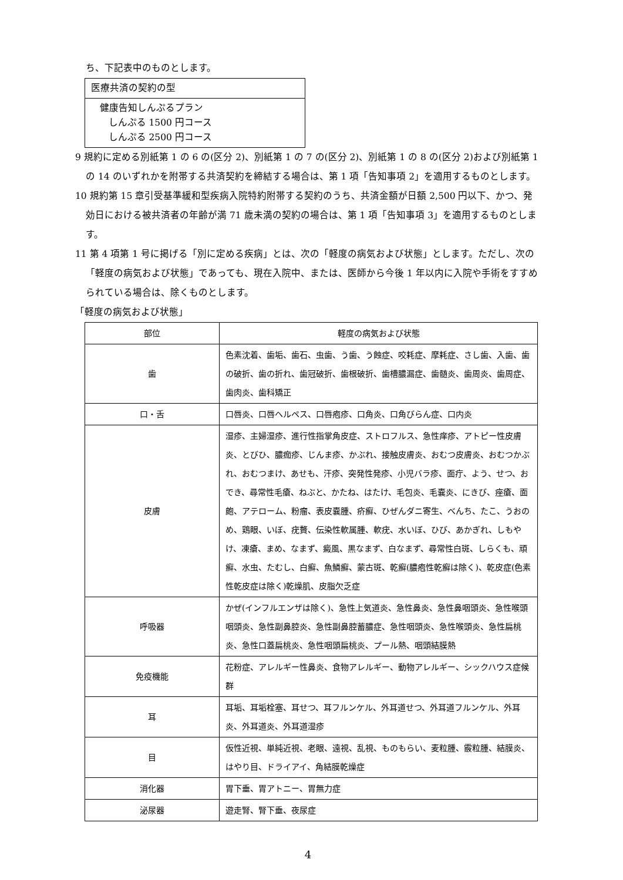ち、下記表中のものとします。
| 医療共済の契約の型 |
| 健康告知しんぷるプラン しんぷる 1500 円コース しんぷる 2500 円コース |
9 規約に定める別紙第 1 の 6 の(区分 2)、別紙第 1 の 7 の(区分 2)、別紙第 1 の 8 の(区分 2)および別紙第 1 の 14 のいずれかを附帯する共済契約を締結する場合は、第 1 項「告知事項 2」を適用するものとします。
10 規約第 15 章引受基準緩和型疾病入院特約附帯する契約のうち、共済金額が日額 2,500 円以下、かつ、発効日における被共済者の年齢が満 71 歳未満の契約の場合は、第 1 項「告知事項 3」を適用するものとします。
11 第 4 項第 1 号に掲げる「別に定める疾病」とは、次の「軽度の病気および状態」とします。ただし、次の「軽度の病気および状態」であっても、現在入院中、または、医師から今後 1 年以内に入院や手術をすすめられている場合は、除くものとします。
「軽度の病気および状態」
| 部位 | 軽度の病気および状態 |
| --- | --- |
| 歯 | 色素沈着、歯垢、歯石、虫歯、う歯、う蝕症、咬耗症、摩耗症、さし歯、入歯、歯の破折、歯の折れ、歯冠破折、歯根破折、歯槽膿漏症、歯髄炎、歯周炎、歯周症、歯肉炎、歯科矯正 |
| 口・舌 | 口唇炎、口唇ヘルペス、口唇疱疹、口角炎、口角びらん症、口内炎 |
| 皮膚 | 湿疹、主婦湿疹、進行性指掌角皮症、ストロフルス、急性痒疹、アトピー性皮膚炎、とびひ、膿痂疹、じんま疹、かぶれ、接触皮膚炎、おむつ皮膚炎、おむつかぶれ、おむつまけ、あせも、汗疹、突発性発疹、小児バラ疹、面疔、よう、せつ、おでき、尋常性毛瘡、ねぶと、かたね、はたけ、毛包炎、毛嚢炎、にきび、痤瘡、面皰、アテローム、粉瘤、表皮嚢腫、疥癬、ひぜんダニ寄生、べんち、たこ、うおのめ、鶏眼、いぼ、疣贅、伝染性軟属腫、軟疣、水いぼ、ひび、あかぎれ、しもやけ、凍瘡、まめ、なまず、癜風、黒なまず、白なまず、尋常性白斑、しらくも、頑癬、水虫、たむし、白癬、魚鱗癬、蒙古斑、乾癬(膿疱性乾癬は除く)、乾皮症(色素性乾皮症は除く)乾燥肌、皮脂欠乏症 |
| 呼吸器 | かぜ(インフルエンザは除く)、急性上気道炎、急性鼻炎、急性鼻咽頭炎、急性喉頭咽頭炎、急性副鼻腔炎、急性副鼻腔蓄膿症、急性咽頭炎、急性喉頭炎、急性扁桃炎、急性口蓋扁桃炎、急性咽頭扁桃炎、プール熱、咽頭結膜熱 |
| 免疫機能 | 花粉症、アレルギー性鼻炎、食物アレルギー、動物アレルギー、シックハウス症候群 |
| 耳 | 耳垢、耳垢栓塞、耳せつ、耳フルンケル、外耳道せつ、外耳道フルンケル、外耳炎、外耳道炎、外耳道湿疹 |
| 目 | 仮性近視、単純近視、老眼、遠視、乱視、ものもらい、麦粒腫、霰粒腫、結膜炎、はやり目、ドライアイ、角結膜乾燥症 |
| 消化器 | 胃下垂、胃アトニー、胃無力症 |
| 泌尿器 | 遊走腎、腎下垂、夜尿症 |
4